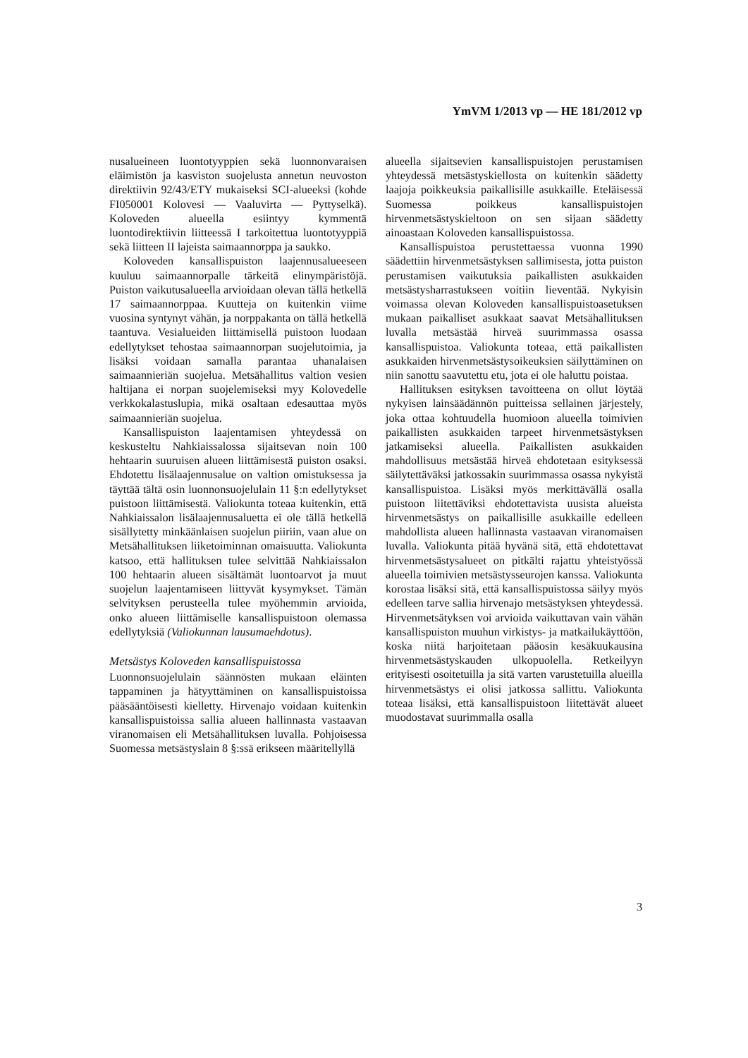YmVM 1/2013 vp — HE 181/2012 vp
nusalueineen luontotyyppien sekä luonnonvaraisen eläimistön ja kasviston suojelusta annetun neuvoston direktiivin 92/43/ETY mukaiseksi SCI-alueeksi (kohde FI050001 Kolovesi — Vaaluvirta — Pyttyselkä). Koloveden alueella esiintyy kymmentä luontodirektiivin liitteessä I tarkoitettua luontotyyppiä sekä liitteen II lajeista saimaannorppa ja saukko.
Koloveden kansallispuiston laajennusalueeseen kuuluu saimaannorpalle tärkeitä elinympäristöjä. Puiston vaikutusalueella arvioidaan olevan tällä hetkellä 17 saimaannorppaa. Kuutteja on kuitenkin viime vuosina syntynyt vähän, ja norppakanta on tällä hetkellä taantuva. Vesialueiden liittämisellä puistoon luodaan edellytykset tehostaa saimaannorpan suojelutoimia, ja lisäksi voidaan samalla parantaa uhanalaisen saimaannieriän suojelua. Metsähallitus valtion vesien haltijana ei norpan suojelemiseksi myy Kolovedelle verkkokalastuslupia, mikä osaltaan edesauttaa myös saimaannieriän suojelua.
Kansallispuiston laajentamisen yhteydessä on keskusteltu Nahkiaissalossa sijaitsevan noin 100 hehtaarin suuruisen alueen liittämisestä puiston osaksi. Ehdotettu lisälaajennusalue on valtion omistuksessa ja täyttää tältä osin luonnonsuojelulain 11 §:n edellytykset puistoon liittämisestä. Valiokunta toteaa kuitenkin, että Nahkiaissalon lisälaajennusaluetta ei ole tällä hetkellä sisällytetty minkäänlaisen suojelun piiriin, vaan alue on Metsähallituksen liiketoiminnan omaisuutta. Valiokunta katsoo, että hallituksen tulee selvittää Nahkiaissalon 100 hehtaarin alueen sisältämät luontoarvot ja muut suojelun laajentamiseen liittyvät kysymykset. Tämän selvityksen perusteella tulee myöhemmin arvioida, onko alueen liittämiselle kansallispuistoon olemassa edellytyksiä (Valiokunnan lausumaehdotus).
Metsästys Koloveden kansallispuistossa
Luonnonsuojelulain säännösten mukaan eläinten tappaminen ja hätyyttäminen on kansallispuistoissa pääsääntöisesti kielletty. Hirvenajo voidaan kuitenkin kansallispuistoissa sallia alueen hallinnasta vastaavan viranomaisen eli Metsähallituksen luvalla. Pohjoisessa Suomessa metsästyslain 8 §:ssä erikseen määritellyllä
alueella sijaitsevien kansallispuistojen perustamisen yhteydessä metsästyskiellosta on kuitenkin säädetty laajoja poikkeuksia paikallisille asukkaille. Eteläisessä Suomessa poikkeus kansallispuistojen hirvenmetsästyskieltoon on sen sijaan säädetty ainoastaan Koloveden kansallispuistossa.
Kansallispuistoa perustettaessa vuonna 1990 säädettiin hirvenmetsästyksen sallimisesta, jotta puiston perustamisen vaikutuksia paikallisten asukkaiden metsästysharrastukseen voitiin lieventää. Nykyisin voimassa olevan Koloveden kansallispuistoasetuksen mukaan paikalliset asukkaat saavat Metsähallituksen luvalla metsästää hirveä suurimmassa osassa kansallispuistoa. Valiokunta toteaa, että paikallisten asukkaiden hirvenmetsästysoikeuksien säilyttäminen on niin sanottu saavutettu etu, jota ei ole haluttu poistaa.
Hallituksen esityksen tavoitteena on ollut löytää nykyisen lainsäädännön puitteissa sellainen järjestely, joka ottaa kohtuudella huomioon alueella toimivien paikallisten asukkaiden tarpeet hirvenmetsästyksen jatkamiseksi alueella. Paikallisten asukkaiden mahdollisuus metsästää hirveä ehdotetaan esityksessä säilytettäväksi jatkossakin suurimmassa osassa nykyistä kansallispuistoa. Lisäksi myös merkittävällä osalla puistoon liitettäviksi ehdotettavista uusista alueista hirvenmetsästys on paikallisille asukkaille edelleen mahdollista alueen hallinnasta vastaavan viranomaisen luvalla. Valiokunta pitää hyvänä sitä, että ehdotettavat hirvenmetsästysalueet on pitkälti rajattu yhteistyössä alueella toimivien metsästysseurojen kanssa. Valiokunta korostaa lisäksi sitä, että kansallispuistossa säilyy myös edelleen tarve sallia hirvenajo metsästyksen yhteydessä. Hirvenmetsätyksen voi arvioida vaikuttavan vain vähän kansallispuiston muuhun virkistys- ja matkailukäyttöön, koska niitä harjoitetaan pääosin kesäkuukausina hirvenmetsästyskauden ulkopuolella. Retkeilyyn erityisesti osoitetuilla ja sitä varten varustetuilla alueilla hirvenmetsästys ei olisi jatkossa sallittu. Valiokunta toteaa lisäksi, että kansallispuistoon liitettävät alueet muodostavat suurimmalla osalla
3